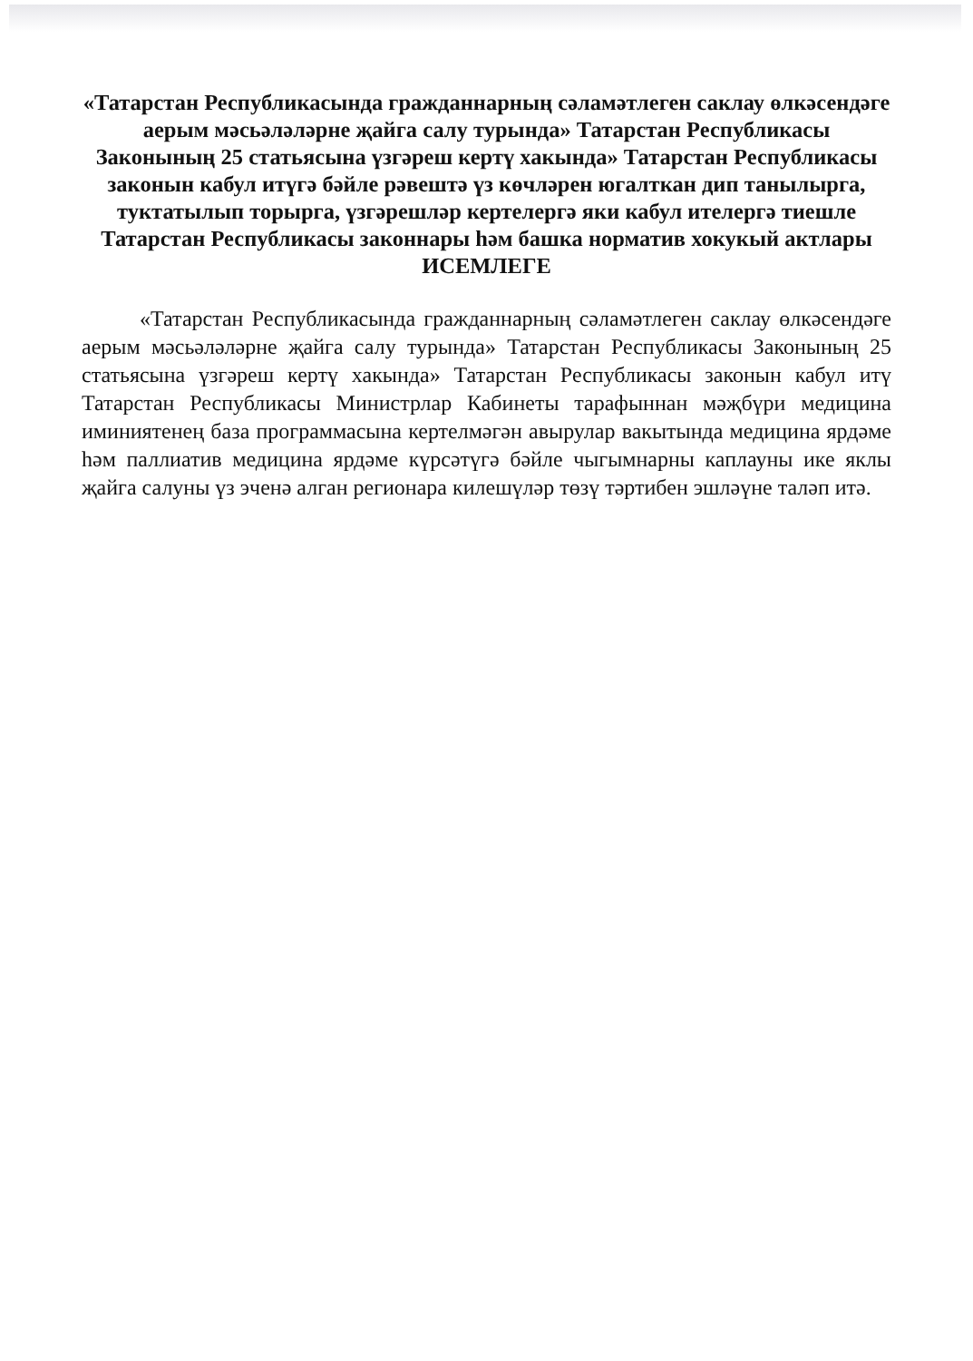«Татарстан Республикасында гражданнарның сәламәтлеген саклау өлкәсендәге аерым мәсьәләләрне җайга салу турында» Татарстан Республикасы Законының 25 статьясына үзгәреш кертү хакында» Татарстан Республикасы законын кабул итүгә бәйле рәвештә үз көчләрен югалткан дип танылырга, туктатылып торырга, үзгәрешләр кертелергә яки кабул ителергә тиешле Татарстан Республикасы законнары һәм башка норматив хокукый актлары
ИСЕМЛЕГЕ
«Татарстан Республикасында гражданнарның сәламәтлеген саклау өлкәсендәге аерым мәсьәләләрне җайга салу турында» Татарстан Республикасы Законының 25 статьясына үзгәреш кертү хакында» Татарстан Республикасы законын кабул итү Татарстан Республикасы Министрлар Кабинеты тарафыннан мәҗбүри медицина иминиятенең база программасына кертелмәгән авырулар вакытында медицина ярдәме һәм паллиатив медицина ярдәме күрсәтүгә бәйле чыгымнарны каплауны ике яклы җайга салуны үз эченә алган регионара килешүләр төзү тәртибен эшләүне таләп итә.